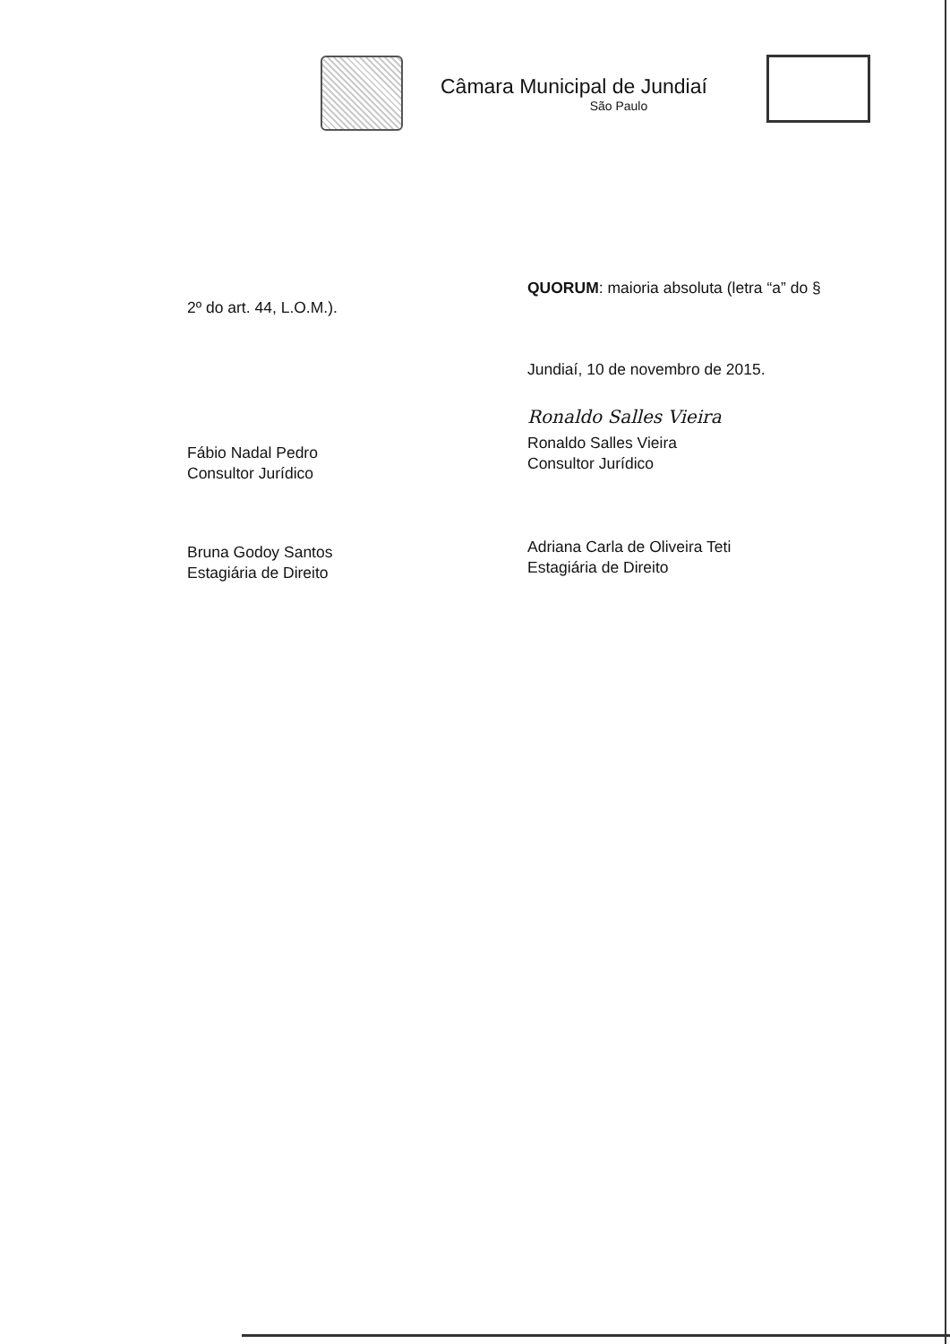Câmara Municipal de Jundiaí
São Paulo
2º do art. 44, L.O.M.).
Fábio Nadal Pedro
Consultor Jurídico
Bruna Godoy Santos
Estagiária de Direito
QUORUM: maioria absoluta (letra “a” do §
Jundiaí, 10 de novembro de 2015.
Ronaldo Salles Vieira
Ronaldo Salles Vieira
Consultor Jurídico
Adriana Carla de Oliveira Teti
Estagiária de Direito